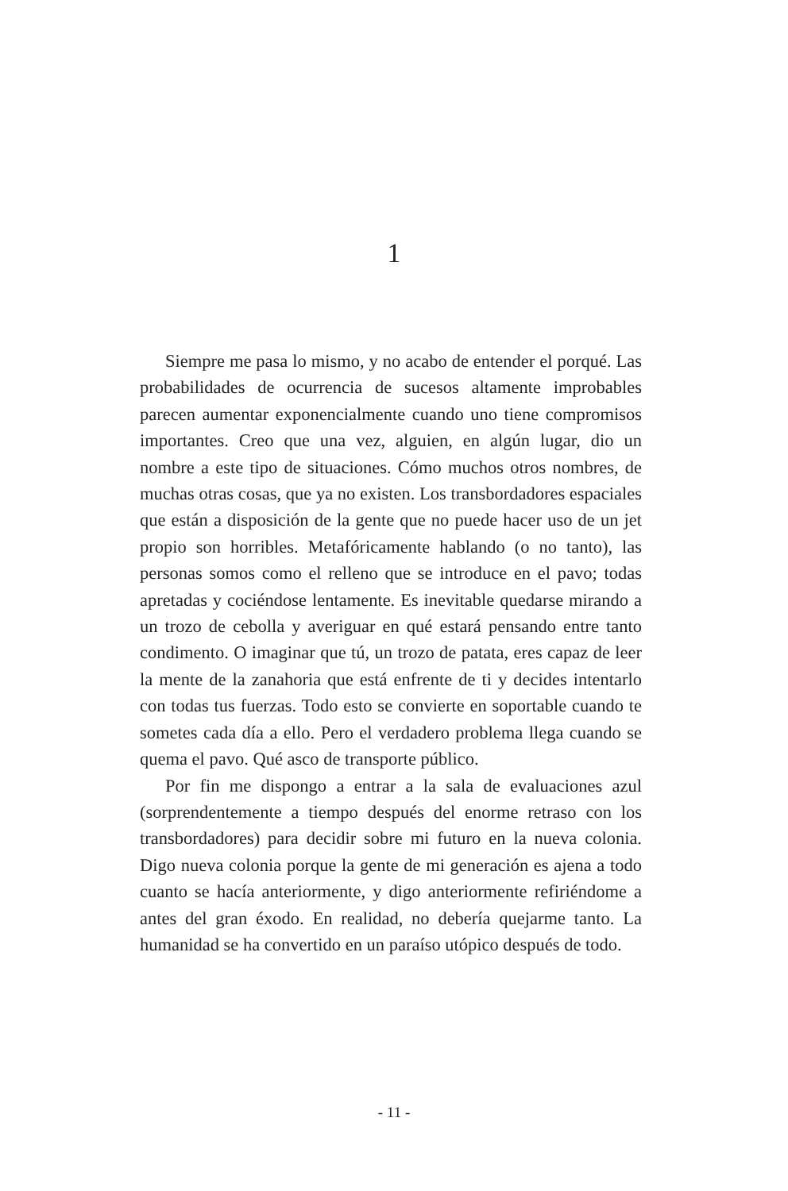1
Siempre me pasa lo mismo, y no acabo de entender el porqué. Las probabilidades de ocurrencia de sucesos altamente improbables parecen aumentar exponencialmente cuando uno tiene compromisos importantes. Creo que una vez, alguien, en algún lugar, dio un nombre a este tipo de situaciones. Cómo muchos otros nombres, de muchas otras cosas, que ya no existen. Los transbordadores espaciales que están a disposición de la gente que no puede hacer uso de un jet propio son horribles. Metafóricamente hablando (o no tanto), las personas somos como el relleno que se introduce en el pavo; todas apretadas y cociéndose lentamente. Es inevitable quedarse mirando a un trozo de cebolla y averiguar en qué estará pensando entre tanto condimento. O imaginar que tú, un trozo de patata, eres capaz de leer la mente de la zanahoria que está enfrente de ti y decides intentarlo con todas tus fuerzas. Todo esto se convierte en soportable cuando te sometes cada día a ello. Pero el verdadero problema llega cuando se quema el pavo. Qué asco de transporte público.
Por fin me dispongo a entrar a la sala de evaluaciones azul (sorprendentemente a tiempo después del enorme retraso con los transbordadores) para decidir sobre mi futuro en la nueva colonia. Digo nueva colonia porque la gente de mi generación es ajena a todo cuanto se hacía anteriormente, y digo anteriormente refiriéndome a antes del gran éxodo. En realidad, no debería quejarme tanto. La humanidad se ha convertido en un paraíso utópico después de todo.
- 11 -